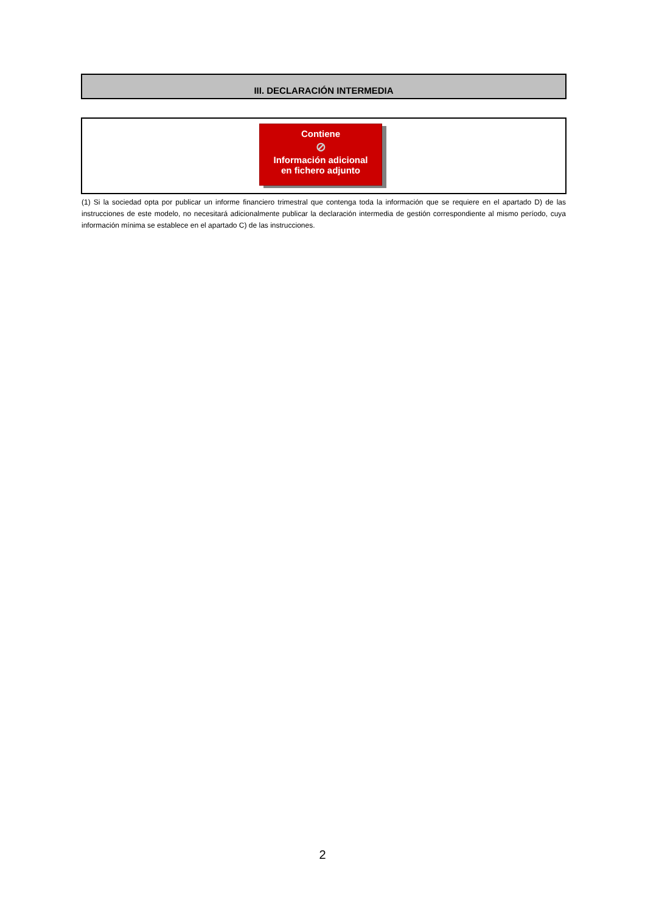III. DECLARACIÓN INTERMEDIA
Contiene
⊘
Información adicional
en fichero adjunto
(1) Si la sociedad opta por publicar un informe financiero trimestral que contenga toda la información que se requiere en el apartado D) de las instrucciones de este modelo, no necesitará adicionalmente publicar la declaración intermedia de gestión correspondiente al mismo período, cuya información mínima se establece en el apartado C) de las instrucciones.
2